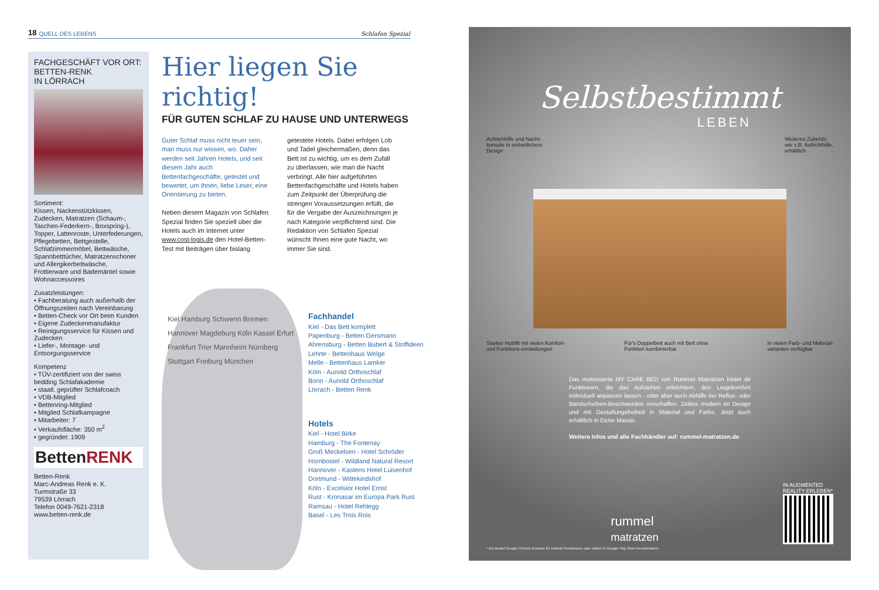18 QUELL DES LEBENS Schlafen Spezial
FACHGESCHÄFT VOR ORT:
BETTEN-RENK
IN LÖRRACH
Sortiment:
Kissen, Nackenstützkissen, Zudecken, Matratzen (Schaum-, Taschen-Federkern-, Boxspring-), Topper, Lattenroste, Unterfederungen, Pflegebetten, Bettgestelle, Schlafzimmermöbel, Bettwäsche, Spannbetttücher, Matratzenschoner und Allergikerbettwäsche, Frottierware und Bademäntel sowie Wohnaccessoires
Zusatzleistungen:
• Fachberatung auch außerhalb der Öffnungszeiten nach Vereinbarung
• Betten-Check vor Ort beim Kunden
• Eigene Zudeckenmanufaktur
• Reinigungsservice für Kissen und Zudecken
• Liefer-, Montage- und Entsorgungsservice
Kompetenz
• TÜV-zertifiziert von der swiss bedding Schlafakademie
• staatl. geprüfter Schlafcoach
• VDB-Mitglied
• Bettenring-Mitglied
• Mitglied Schlafkampagne
• Mitarbeiter: 7
• Verkaufsfläche: 350 m<sup>2</sup>
• gegründet: 1909
BettenRENK
Betten-Renk
Marc-Andreas Renk e. K.
Turmstraße 33
79539 Lörrach
Telefon 0049-7621-2318
www.betten-renk.de
Hier liegen Sie richtig!
FÜR GUTEN SCHLAF ZU HAUSE UND UNTERWEGS
Guter Schlaf muss nicht teuer sein, man muss nur wissen, wo. Daher werden seit Jahren Hotels, und seit diesem Jahr auch Bettenfachgeschäfte, getestet und bewertet, um Ihnen, liebe Leser, eine Orientierung zu bieten.
Neben diesem Magazin von Schlafen Spezial finden Sie speziell über die Hotels auch im Internet unter www.cost-logis.de den Hotel-Betten-Test mit Beiträgen über bislang
getestete Hotels. Dabei erfolgen Lob und Tadel gleichermaßen, denn das Bett ist zu wichtig, um es dem Zufall zu überlassen, wie man die Nacht verbringt. Alle hier aufgeführten Bettenfachgeschäfte und Hotels haben zum Zeitpunkt der Überprüfung die strengen Voraussetzungen erfüllt, die für die Vergabe der Auszeichnungen je nach Kategorie verpflichtend sind. Die Redaktion von Schlafen Spezial wünscht Ihnen eine gute Nacht, wo immer Sie sind.
Kiel Hamburg Schwerin Bremen Hannover Magdeburg Köln Kassel Erfurt Frankfurt Trier Mannheim Nürnberg Stuttgart Freiburg München
Fachhandel
Kiel - Das Bett komplett
Papenburg - Betten Gersmann
Ahrensburg - Betten Bubert & Stoffideen
Lehrte - Bettenhaus Welge
Melle - Bettenhaus Lamker
Köln - Aunold Orthoschlaf
Bonn - Aunold Orthoschlaf
Lörrach - Betten Renk
Hotels
Kiel - Hotel Birke
Hamburg - The Fontenay
Groß Meckelsen - Hotel Schröder
Hornbostel - Wildland Natural Resort
Hannover - Kastens Hotel Luisenhof
Dortmund - Wittekindshof
Köln - Excelsior Hotel Ernst
Rust - Kronasar im Europa Park Rust
Ramsau - Hotel Rehlegg
Basel - Les Trois Rois
Selbstbestimmt
LEBEN
Aufstehhilfe und Nacht-
konsole in einheitlichem
Design Weiteres Zubehör,
wie z.B. Aufrichthilfe,
erhältlich
Starker Hublift mit vielen Komfort-
und Funktions-einstellungen Für's Doppelbett auch mit Bett ohne
Funktion kombinierbar In vielen Farb- und Material-
varianten verfügbar
Das motorisierte MY CARE BED von Rummel Matratzen bietet dir Funktionen, die das Aufstehen erleichtern, den Liegekomfort individuell anpassen lassen - oder aber auch Abhilfe bei Reflux- oder Bandscheiben-Beschwerden verschaffen. Zeitlos modern im Design und mit Gestaltungsfreiheit in Material und Farbe. Jetzt auch erhältlich in Eiche Massiv.
Weitere Infos und alle Fachhändler auf: rummel-matratzen.de
rummel
matratzen
IN AUGMENTED
REALITY ERLEBEN*
* Bei Bedarf Google Chrome Browser für Android Smartphone oder Tablet im Google Play Store herunterladen.